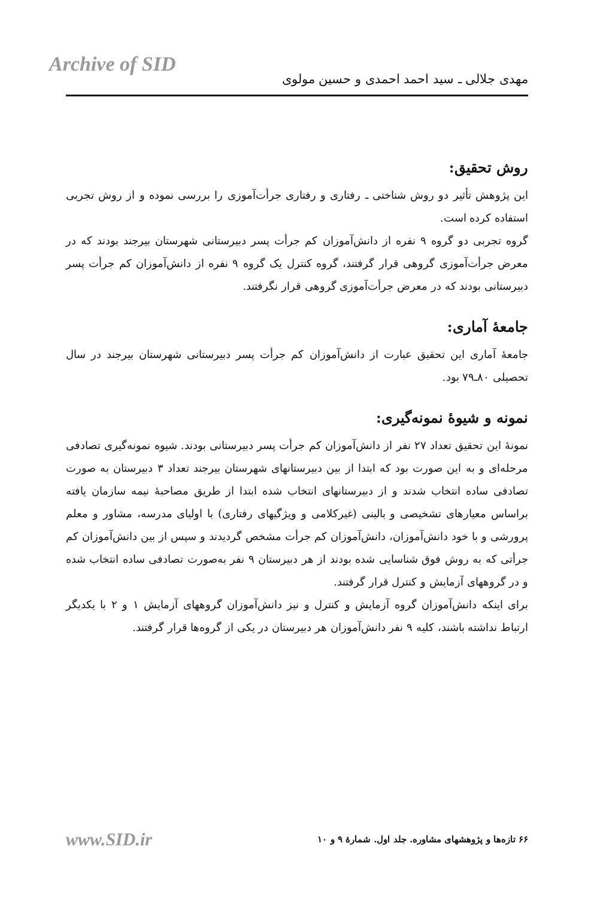Archive of SID
مهدی جلالی ـ سید احمد احمدی و حسین مولوی
روش تحقیق:
این پژوهش تأثیر دو روش شناختی ـ رفتاری و رفتاری جرأت‌آموزی را بررسی نموده و از روش تجربی استفاده کرده است.
گروه تجربی دو گروه ۹ نفره از دانش‌آموزان کم جرأت پسر دبیرستانی شهرستان بیرجند بودند که در معرض جرأت‌آموزی گروهی قرار گرفتند، گروه کنترل یک گروه ۹ نفره از دانش‌آموزان کم جرأت پسر دبیرستانی بودند که در معرض جرأت‌آموزی گروهی قرار نگرفتند.
جامعهٔ آماری:
جامعهٔ آماری این تحقیق عبارت از دانش‌آموزان کم جرأت پسر دبیرستانی شهرستان بیرجند در سال تحصیلی ۸۰ـ۷۹ بود.
نمونه و شیوهٔ نمونه‌گیری:
نمونهٔ این تحقیق تعداد ۲۷ نفر از دانش‌آموزان کم جرأت پسر دبیرستانی بودند. شیوه نمونه‌گیری تصادفی مرحله‌ای و به این صورت بود که ابتدا از بین دبیرستانهای شهرستان بیرجند تعداد ۳ دبیرستان به صورت تصادفی ساده انتخاب شدند و از دبیرستانهای انتخاب شده ابتدا از طریق مصاحبهٔ نیمه سازمان یافته براساس معیارهای تشخیصی و بالینی (غیرکلامی و ویژگیهای رفتاری) با اولیای مدرسه، مشاور و معلم پرورشی و با خود دانش‌آموزان، دانش‌آموزان کم جرأت مشخص گردیدند و سپس از بین دانش‌آموزان کم جرأتی که به روش فوق شناسایی شده بودند از هر دبیرستان ۹ نفر به‌صورت تصادفی ساده انتخاب شده و در گروههای آزمایش و کنترل قرار گرفتند.
برای اینکه دانش‌آموزان گروه آزمایش و کنترل و نیز دانش‌آموزان گروههای آزمایش ۱ و ۲ با یکدیگر ارتباط نداشته باشند، کلیه ۹ نفر دانش‌آموزان هر دبیرستان در یکی از گروه‌ها قرار گرفتند.
www.SID.ir ۶۶ تازه‌ها و پژوهشهای مشاوره. جلد اول. شمارهٔ ۹ و ۱۰